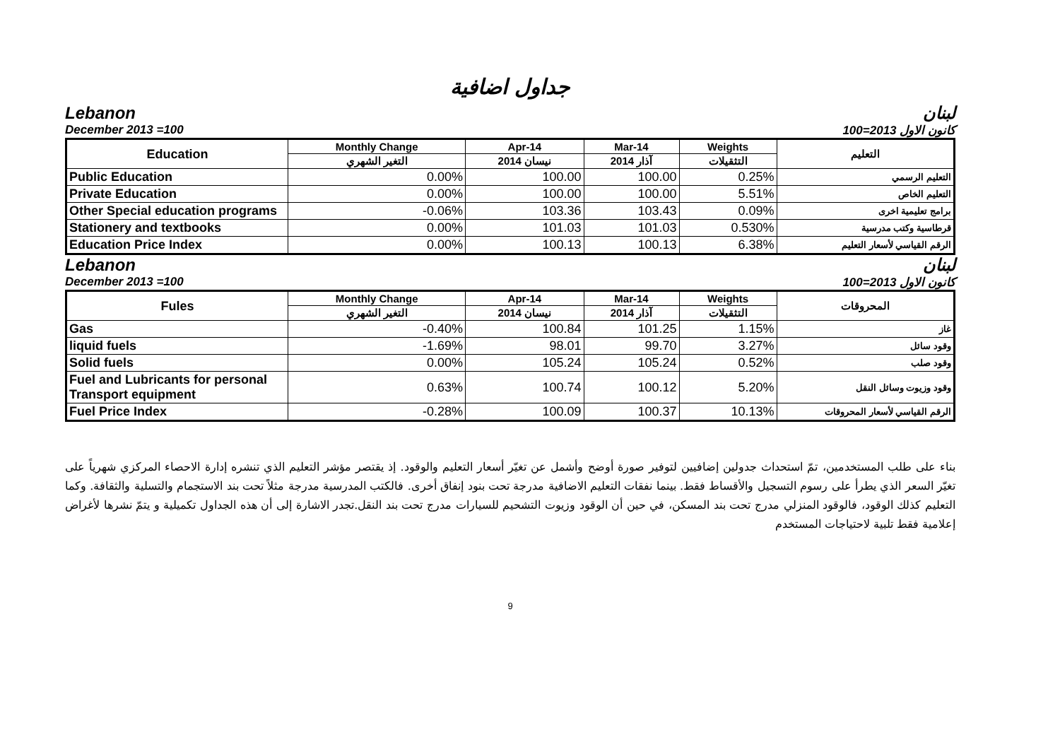جداول اضافية
Lebanon لبنان
December 2013 =100 كانون الاول 2013=100
| Education | Monthly Change | Apr-14 | Mar-14 | Weights | التعليم |
| --- | --- | --- | --- | --- | --- |
| | التغير الشهري | نيسان 2014 | آذار 2014 | التثقيلات | |
| Public Education | 0.00% | 100.00 | 100.00 | 0.25% | التعليم الرسمي |
| Private Education | 0.00% | 100.00 | 100.00 | 5.51% | التعليم الخاص |
| Other Special education programs | -0.06% | 103.36 | 103.43 | 0.09% | برامج تعليمية اخرى |
| Stationery and textbooks | 0.00% | 101.03 | 101.03 | 0.530% | قرطاسية وكتب مدرسية |
| Education Price Index | 0.00% | 100.13 | 100.13 | 6.38% | الرقم القياسي لأسعار التعليم |
Lebanon لبنان
December 2013 =100 كانون الاول 2013=100
| Fules | Monthly Change | Apr-14 | Mar-14 | Weights | المحروقات |
| --- | --- | --- | --- | --- | --- |
| | التغير الشهري | نيسان 2014 | آذار 2014 | التثقيلات | |
| Gas | -0.40% | 100.84 | 101.25 | 1.15% | غاز |
| liquid fuels | -1.69% | 98.01 | 99.70 | 3.27% | وقود سائل |
| Solid fuels | 0.00% | 105.24 | 105.24 | 0.52% | وقود صلب |
| Fuel and Lubricants for personal Transport equipment | 0.63% | 100.74 | 100.12 | 5.20% | وقود وزيوت وسائل النقل |
| Fuel Price Index | -0.28% | 100.09 | 100.37 | 10.13% | الرقم القياسي لأسعار المحروقات |
بناء على طلب المستخدمين، تمّ استحداث جدولين إضافيين لتوفير صورة أوضح وأشمل عن تغيّر أسعار التعليم والوقود. إذ يقتصر مؤشر التعليم الذي تنشره إدارة الاحصاء المركزي شهرياً على تغيّر السعر الذي يطرأ على رسوم التسجيل والأقساط فقط. بينما نفقات التعليم الاضافية مدرجة تحت بنود إنفاق أخرى. فالكتب المدرسية مدرجة مثلاً تحت بند الاستجمام والتسلية والثقافة. وكما التعليم كذلك الوقود، فالوقود المنزلي مدرج تحت بند المسكن، في حين أن الوقود وزيوت التشحيم للسيارات مدرج تحت بند النقل.تجدر الاشارة إلى أن هذه الجداول تكميلية و يتمّ نشرها لأغراض إعلامية فقط تلبية لاحتياجات المستخدم
9